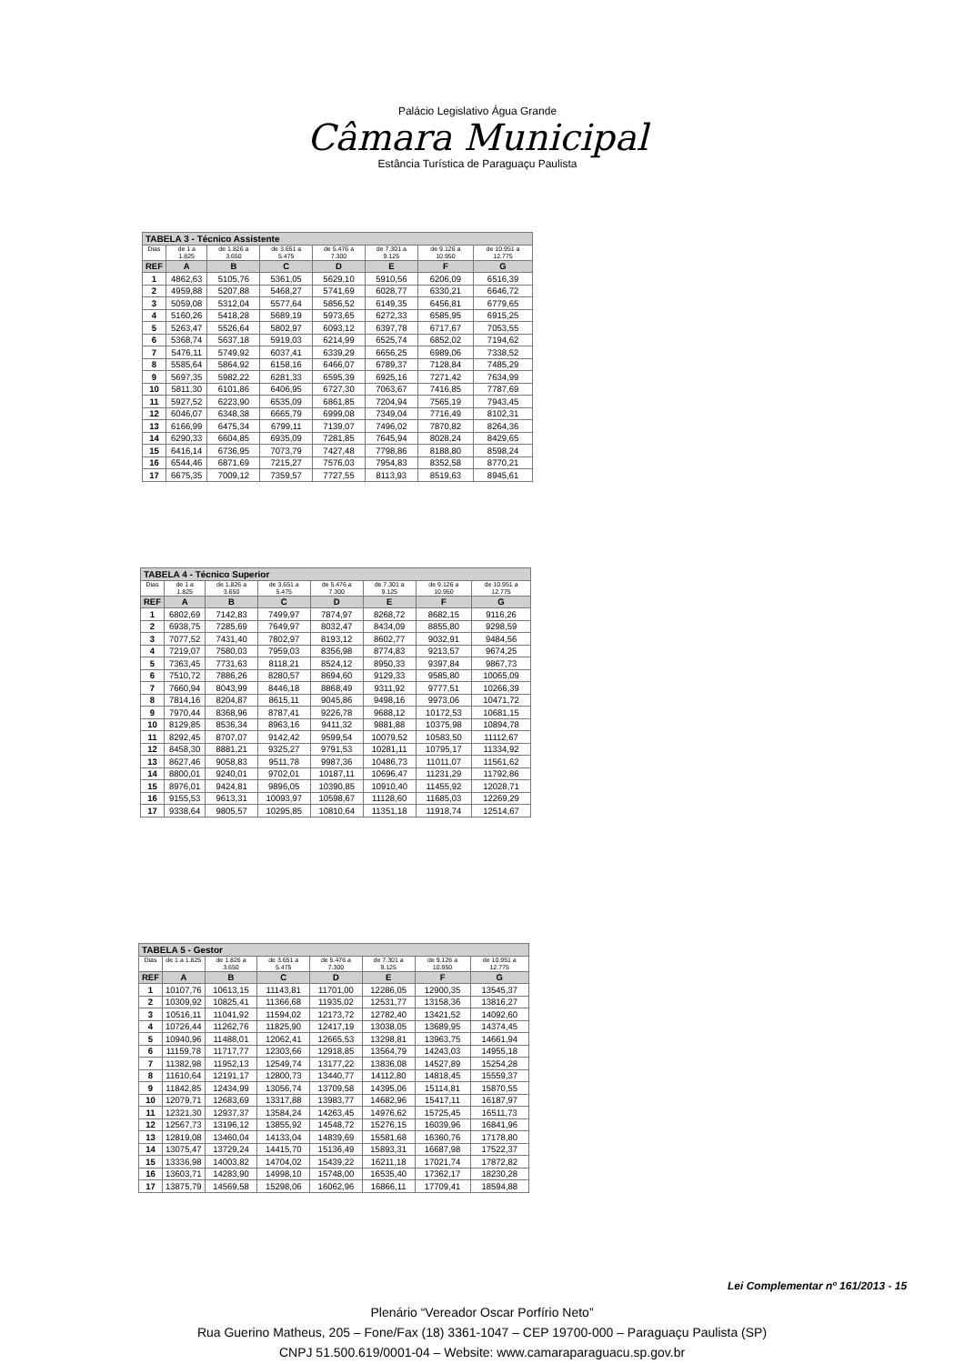Palácio Legislativo Água Grande
Câmara Municipal
Estância Turística de Paraguaçu Paulista
| TABELA 3 - Técnico Assistente | | | | | | | |
| Dias | de 1 a 1.825 | de 1.826 a 3.650 | de 3.651 a 5.475 | de 5.476 a 7.300 | de 7.301 a 9.125 | de 9.126 a 10.950 | de 10.951 a 12.775 |
| REF | A | B | C | D | E | F | G |
| 1 | 4862,63 | 5105,76 | 5361,05 | 5629,10 | 5910,56 | 6206,09 | 6516,39 |
| 2 | 4959,88 | 5207,88 | 5468,27 | 5741,69 | 6028,77 | 6330,21 | 6646,72 |
| 3 | 5059,08 | 5312,04 | 5577,64 | 5856,52 | 6149,35 | 6456,81 | 6779,65 |
| 4 | 5160,26 | 5418,28 | 5689,19 | 5973,65 | 6272,33 | 6585,95 | 6915,25 |
| 5 | 5263,47 | 5526,64 | 5802,97 | 6093,12 | 6397,78 | 6717,67 | 7053,55 |
| 6 | 5368,74 | 5637,18 | 5919,03 | 6214,99 | 6525,74 | 6852,02 | 7194,62 |
| 7 | 5476,11 | 5749,92 | 6037,41 | 6339,29 | 6656,25 | 6989,06 | 7338,52 |
| 8 | 5585,64 | 5864,92 | 6158,16 | 6466,07 | 6789,37 | 7128,84 | 7485,29 |
| 9 | 5697,35 | 5982,22 | 6281,33 | 6595,39 | 6925,16 | 7271,42 | 7634,99 |
| 10 | 5811,30 | 6101,86 | 6406,95 | 6727,30 | 7063,67 | 7416,85 | 7787,69 |
| 11 | 5927,52 | 6223,90 | 6535,09 | 6861,85 | 7204,94 | 7565,19 | 7943,45 |
| 12 | 6046,07 | 6348,38 | 6665,79 | 6999,08 | 7349,04 | 7716,49 | 8102,31 |
| 13 | 6166,99 | 6475,34 | 6799,11 | 7139,07 | 7496,02 | 7870,82 | 8264,36 |
| 14 | 6290,33 | 6604,85 | 6935,09 | 7281,85 | 7645,94 | 8028,24 | 8429,65 |
| 15 | 6416,14 | 6736,95 | 7073,79 | 7427,48 | 7798,86 | 8188,80 | 8598,24 |
| 16 | 6544,46 | 6871,69 | 7215,27 | 7576,03 | 7954,83 | 8352,58 | 8770,21 |
| 17 | 6675,35 | 7009,12 | 7359,57 | 7727,55 | 8113,93 | 8519,63 | 8945,61 |
| TABELA 4 - Técnico Superior | | | | | | | |
| Dias | de 1 a 1.825 | de 1.826 a 3.650 | de 3.651 a 5.475 | de 5.476 a 7.300 | de 7.301 a 9.125 | de 9.126 a 10.950 | de 10.951 a 12.775 |
| REF | A | B | C | D | E | F | G |
| 1 | 6802,69 | 7142,83 | 7499,97 | 7874,97 | 8268,72 | 8682,15 | 9116,26 |
| 2 | 6938,75 | 7285,69 | 7649,97 | 8032,47 | 8434,09 | 8855,80 | 9298,59 |
| 3 | 7077,52 | 7431,40 | 7802,97 | 8193,12 | 8602,77 | 9032,91 | 9484,56 |
| 4 | 7219,07 | 7580,03 | 7959,03 | 8356,98 | 8774,83 | 9213,57 | 9674,25 |
| 5 | 7363,45 | 7731,63 | 8118,21 | 8524,12 | 8950,33 | 9397,84 | 9867,73 |
| 6 | 7510,72 | 7886,26 | 8280,57 | 8694,60 | 9129,33 | 9585,80 | 10065,09 |
| 7 | 7660,94 | 8043,99 | 8446,18 | 8868,49 | 9311,92 | 9777,51 | 10266,39 |
| 8 | 7814,16 | 8204,87 | 8615,11 | 9045,86 | 9498,16 | 9973,06 | 10471,72 |
| 9 | 7970,44 | 8368,96 | 8787,41 | 9226,78 | 9688,12 | 10172,53 | 10681,15 |
| 10 | 8129,85 | 8536,34 | 8963,16 | 9411,32 | 9881,88 | 10375,98 | 10894,78 |
| 11 | 8292,45 | 8707,07 | 9142,42 | 9599,54 | 10079,52 | 10583,50 | 11112,67 |
| 12 | 8458,30 | 8881,21 | 9325,27 | 9791,53 | 10281,11 | 10795,17 | 11334,92 |
| 13 | 8627,46 | 9058,83 | 9511,78 | 9987,36 | 10486,73 | 11011,07 | 11561,62 |
| 14 | 8800,01 | 9240,01 | 9702,01 | 10187,11 | 10696,47 | 11231,29 | 11792,86 |
| 15 | 8976,01 | 9424,81 | 9896,05 | 10390,85 | 10910,40 | 11455,92 | 12028,71 |
| 16 | 9155,53 | 9613,31 | 10093,97 | 10598,67 | 11128,60 | 11685,03 | 12269,29 |
| 17 | 9338,64 | 9805,57 | 10295,85 | 10810,64 | 11351,18 | 11918,74 | 12514,67 |
| TABELA 5 - Gestor | | | | | | | |
| Dias | de 1 a 1.825 | de 1.826 a 3.650 | de 3.651 a 5.475 | de 5.476 a 7.300 | de 7.301 a 9.125 | de 9.126 a 10.950 | de 10.951 a 12.775 |
| REF | A | B | C | D | E | F | G |
| 1 | 10107,76 | 10613,15 | 11143,81 | 11701,00 | 12286,05 | 12900,35 | 13545,37 |
| 2 | 10309,92 | 10825,41 | 11366,68 | 11935,02 | 12531,77 | 13158,36 | 13816,27 |
| 3 | 10516,11 | 11041,92 | 11594,02 | 12173,72 | 12782,40 | 13421,52 | 14092,60 |
| 4 | 10726,44 | 11262,76 | 11825,90 | 12417,19 | 13038,05 | 13689,95 | 14374,45 |
| 5 | 10940,96 | 11488,01 | 12062,41 | 12665,53 | 13298,81 | 13963,75 | 14661,94 |
| 6 | 11159,78 | 11717,77 | 12303,66 | 12918,85 | 13564,79 | 14243,03 | 14955,18 |
| 7 | 11382,98 | 11952,13 | 12549,74 | 13177,22 | 13836,08 | 14527,89 | 15254,28 |
| 8 | 11610,64 | 12191,17 | 12800,73 | 13440,77 | 14112,80 | 14818,45 | 15559,37 |
| 9 | 11842,85 | 12434,99 | 13056,74 | 13709,58 | 14395,06 | 15114,81 | 15870,55 |
| 10 | 12079,71 | 12683,69 | 13317,88 | 13983,77 | 14682,96 | 15417,11 | 16187,97 |
| 11 | 12321,30 | 12937,37 | 13584,24 | 14263,45 | 14976,62 | 15725,45 | 16511,73 |
| 12 | 12567,73 | 13196,12 | 13855,92 | 14548,72 | 15276,15 | 16039,96 | 16841,96 |
| 13 | 12819,08 | 13460,04 | 14133,04 | 14839,69 | 15581,68 | 16360,76 | 17178,80 |
| 14 | 13075,47 | 13729,24 | 14415,70 | 15136,49 | 15893,31 | 16687,98 | 17522,37 |
| 15 | 13336,98 | 14003,82 | 14704,02 | 15439,22 | 16211,18 | 17021,74 | 17872,82 |
| 16 | 13603,71 | 14283,90 | 14998,10 | 15748,00 | 16535,40 | 17362,17 | 18230,28 |
| 17 | 13875,79 | 14569,58 | 15298,06 | 16062,96 | 16866,11 | 17709,41 | 18594,88 |
Lei Complementar nº 161/2013 - 15
Plenário “Vereador Oscar Porfírio Neto”
Rua Guerino Matheus, 205 – Fone/Fax (18) 3361-1047 – CEP 19700-000 – Paraguaçu Paulista (SP)
CNPJ 51.500.619/0001-04 – Website: www.camaraparaguacu.sp.gov.br